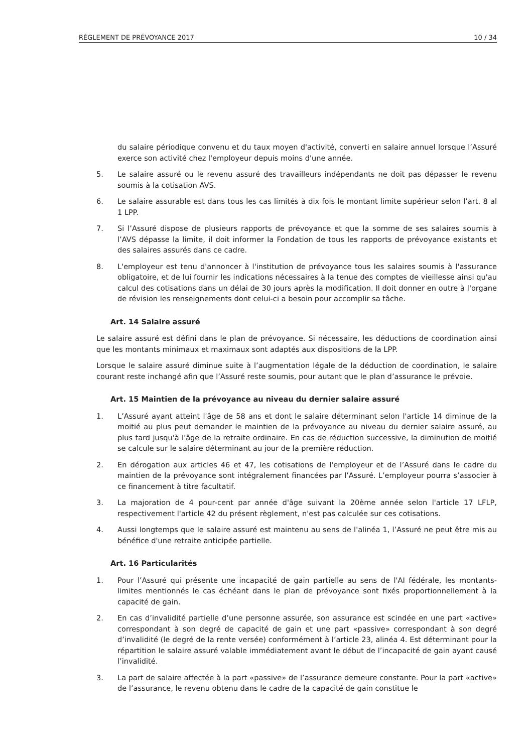RÈGLEMENT DE PRÉVOYANCE 2017 10 / 34
du salaire périodique convenu et du taux moyen d'activité, converti en salaire annuel lorsque l’Assuré exerce son activité chez l'employeur depuis moins d'une année.
5. Le salaire assuré ou le revenu assuré des travailleurs indépendants ne doit pas dépasser le revenu soumis à la cotisation AVS.
6. Le salaire assurable est dans tous les cas limités à dix fois le montant limite supérieur selon l’art. 8 al 1 LPP.
7. Si l’Assuré dispose de plusieurs rapports de prévoyance et que la somme de ses salaires soumis à l’AVS dépasse la limite, il doit informer la Fondation de tous les rapports de prévoyance existants et des salaires assurés dans ce cadre.
8. L'employeur est tenu d'annoncer à l'institution de prévoyance tous les salaires soumis à l'assurance obligatoire, et de lui fournir les indications nécessaires à la tenue des comptes de vieillesse ainsi qu'au calcul des cotisations dans un délai de 30 jours après la modification. Il doit donner en outre à l'organe de révision les renseignements dont celui-ci a besoin pour accomplir sa tâche.
Art. 14 Salaire assuré
Le salaire assuré est défini dans le plan de prévoyance. Si nécessaire, les déductions de coordination ainsi que les montants minimaux et maximaux sont adaptés aux dispositions de la LPP.
Lorsque le salaire assuré diminue suite à l’augmentation légale de la déduction de coordination, le salaire courant reste inchangé afin que l’Assuré reste soumis, pour autant que le plan d’assurance le prévoie.
Art. 15 Maintien de la prévoyance au niveau du dernier salaire assuré
1. L’Assuré ayant atteint l'âge de 58 ans et dont le salaire déterminant selon l'article 14 diminue de la moitié au plus peut demander le maintien de la prévoyance au niveau du dernier salaire assuré, au plus tard jusqu'à l'âge de la retraite ordinaire. En cas de réduction successive, la diminution de moitié se calcule sur le salaire déterminant au jour de la première réduction.
2. En dérogation aux articles 46 et 47, les cotisations de l'employeur et de l’Assuré dans le cadre du maintien de la prévoyance sont intégralement financées par l’Assuré. L’employeur pourra s’associer à ce financement à titre facultatif.
3. La majoration de 4 pour-cent par année d'âge suivant la 20ème année selon l'article 17 LFLP, respectivement l'article 42 du présent règlement, n'est pas calculée sur ces cotisations.
4. Aussi longtemps que le salaire assuré est maintenu au sens de l'alinéa 1, l’Assuré ne peut être mis au bénéfice d'une retraite anticipée partielle.
Art. 16 Particularités
1. Pour l’Assuré qui présente une incapacité de gain partielle au sens de l'AI fédérale, les montants-limites mentionnés le cas échéant dans le plan de prévoyance sont fixés proportionnellement à la capacité de gain.
2. En cas d’invalidité partielle d’une personne assurée, son assurance est scindée en une part «active» correspondant à son degré de capacité de gain et une part «passive» correspondant à son degré d’invalidité (le degré de la rente versée) conformément à l’article 23, alinéa 4. Est déterminant pour la répartition le salaire assuré valable immédiatement avant le début de l’incapacité de gain ayant causé l’invalidité.
3. La part de salaire affectée à la part «passive» de l’assurance demeure constante. Pour la part «active» de l’assurance, le revenu obtenu dans le cadre de la capacité de gain constitue le